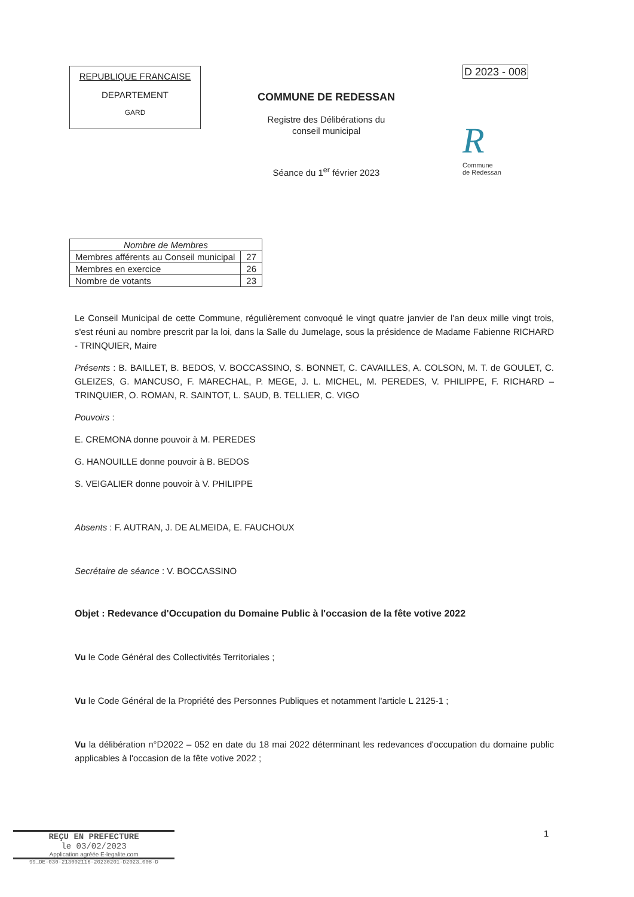REPUBLIQUE FRANCAISE
DEPARTEMENT
GARD
COMMUNE DE REDESSAN
Registre des Délibérations du
conseil municipal
Séance du 1<sup>er</sup> février 2023
D 2023 - 008
R
Commune
de Redessan
| Nombre de Membres | |
| --- | --- |
| Membres afférents au Conseil municipal | 27 |
| Membres en exercice | 26 |
| Nombre de votants | 23 |
Le Conseil Municipal de cette Commune, régulièrement convoqué le vingt quatre janvier de l'an deux mille vingt trois, s'est réuni au nombre prescrit par la loi, dans la Salle du Jumelage, sous la présidence de Madame Fabienne RICHARD - TRINQUIER, Maire
Présents : B. BAILLET, B. BEDOS, V. BOCCASSINO, S. BONNET, C. CAVAILLES, A. COLSON, M. T. de GOULET, C. GLEIZES, G. MANCUSO, F. MARECHAL, P. MEGE, J. L. MICHEL, M. PEREDES, V. PHILIPPE, F. RICHARD – TRINQUIER, O. ROMAN, R. SAINTOT, L. SAUD, B. TELLIER, C. VIGO
Pouvoirs :
E. CREMONA donne pouvoir à M. PEREDES
G. HANOUILLE donne pouvoir à B. BEDOS
S. VEIGALIER donne pouvoir à V. PHILIPPE
Absents : F. AUTRAN, J. DE ALMEIDA, E. FAUCHOUX
Secrétaire de séance : V. BOCCASSINO
Objet : Redevance d'Occupation du Domaine Public à l'occasion de la fête votive 2022
Vu le Code Général des Collectivités Territoriales ;
Vu le Code Général de la Propriété des Personnes Publiques et notamment l'article L 2125-1 ;
Vu la délibération n°D2022 – 052 en date du 18 mai 2022 déterminant les redevances d'occupation du domaine public applicables à l'occasion de la fête votive 2022 ;
1
REÇU EN PREFECTURE
le 03/02/2023
Application agréée E-legalite.com
99_DE-030-213002116-20230201-D2023_008-D